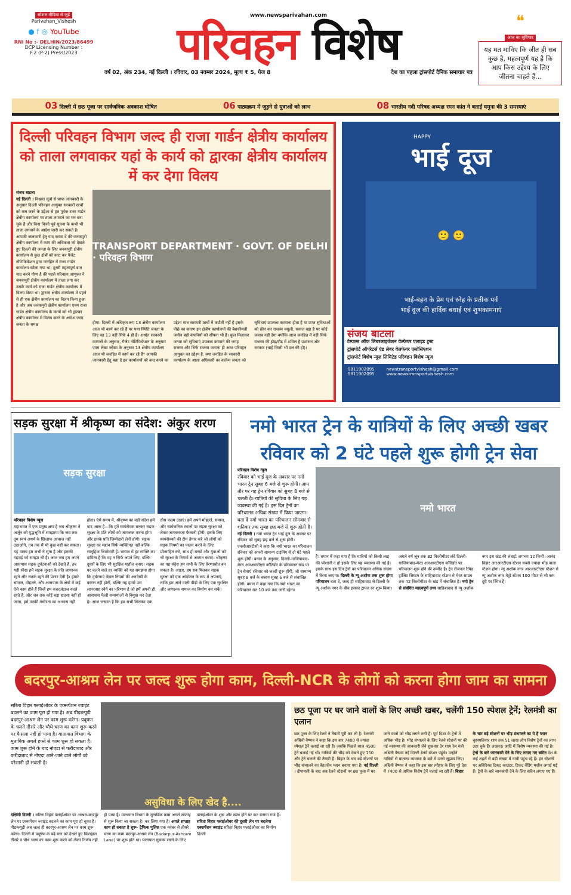सोशल मीडिया से जुड़ें
Parivehan_Vishesh
● f ◎ YouTube
RNI No :- DELHIN/2023/86499
DCP Licensing Number :
F.2 (P-2) Press/2023
www.newsparivahan.com
परिवहन विशेष
वर्ष 02, अंक 234, नई दिल्ली । रविवार, 03 नवम्बर 2024, मूल्य ₹ 5, पेज 8 देश का पहला ट्रांसपोर्ट दैनिक समाचार पत्र
❝
आज का सुविचार
यह मत मानिए कि जीत ही सब कुछ है, महत्वपूर्ण यह है कि आप किस उद्देश्य के लिए जीतना चाहते हैं...
03 दिल्ली में छठ पूजा पर सार्वजनिक अवकाश घोषित 06 पाठ्यक्रम में जुड़ने से युवाओं को लाभ 08 भारतीय नदी परिषद अध्यक्ष रमन कांत ने बताईं यमुना की 3 समस्याएं
दिल्ली परिवहन विभाग जल्द ही राजा गार्डन क्षेत्रीय कार्यालय को ताला लगवाकर यहां के कार्य को द्वारका क्षेत्रीय कार्यालय में कर देगा विलय
संजय बाटला
नई दिल्ली । विश्वस्त सूत्रों से प्राप्त जानकारी के अनुसार दिल्ली परिवहन आयुक्त सरकारी खर्चों को कम करने के उद्देश्य से हठ पूर्वक राजा गार्डन क्षेत्रीय कार्यालय पर ताला लगवाने का मन बना चुके हैं और बिना किसी पूर्व सूचना के कभी भी ताला लगवाने के आदेश जारी कर सकते है। आपकी जानकारी हेतु याद करवा दें की जनकपुरी क्षेत्रीय कार्यालय में काम की अधिकता को देखते हुए दिल्ली की जनता के लिए जनकपुरी क्षेत्रीय कार्यालय से कुछ क्षेत्रों को काट कर गैजेट नोटिफिकेशन द्वारा जनहित में राजा गार्डन कार्यालय खोला गया था। दूसरी महत्वपूर्ण बात याद करने योग्य है की पहले परिवहन आयुक्त ने जनकपुरी क्षेत्रीय कार्यालय में ताला लगा कर उसके कार्य को राजा गार्डन क्षेत्रीय कार्यालय में विलय किया था। द्वारका क्षेत्रीय कार्यालय में पहले से ही एक क्षेत्रीय कार्यालय का विलय किया हुआ है और अब जनकपुरी क्षेत्रीय कार्यालय एवम राजा गार्डन क्षेत्रीय कार्यालय के कार्यों को भी द्वारका क्षेत्रीय कार्यालय में विलय करने के आदेश जल्द जनता के समक्ष
TRANSPORT DEPARTMENT · GOVT. OF DELHI · परिवहन विभाग
होगा। दिल्ली में अधिकृत रूप 13 क्षेत्रीय कार्यालय आज भी कार्य कर रहे हैं पर यथा स्थिति जनता के लिए वह 13 नहीं सिर्फ 4 ही है। अर्थात सरकारी कागजों के अनुसार, गैजेट नोटिफिकेशन के अनुसार एवम लेखा जोखा के अनुसार 13 क्षेत्रीय कार्यालय आज भी जनहित में कार्य कर रहे हैं* आपकी जानकारी हेतु बता दे इन कार्यालयों को बन्द करने का उद्देश्य मात्र सरकारी खर्चों में कटौती नहीं है इसके पीछे का कारण इन क्षेत्रीय कार्यालयों की बेशकीमती जमीन बड़ी कंपनियों को सौंपना भी है। कुल मिलाकर जनता को सुविधाएं उपलब्ध करवाने की जगह राजस्व और सिर्फ राजस्व कमाना ही आज परिवहन आयुक्त का उद्देश्य है. क्या जनहित के सरकारी कार्यालय के आला अधिकारी का कर्तव्य जनता को सुविधाएं उपलब्ध करवाना होता है या प्राप्त सुविधाओं को छीन कर राजस्व वसूली, सवाल बड़ा है पर कोई जवाब नहीं देगा क्योंकि आज जनहित में नहीं सिर्फ राजस्व की होड़/दौड़ में शमिल है प्रशासन और सरकार (चाहे किसी भी दल की हो)।
HAPPY
भाई दूज
🙂 🙂
भाई-बहन के प्रेम एवं स्नेह के प्रतीक पर्व
भाई दूज की हार्दिक बधाई एवं शुभकामनाएं
संजय बाटला
टेम्पल्स ऑफ लिबरलाइजेशन वेल्फेयर एलाइड ट्रस्ट
ट्रांसपोर्ट ऑपरेटर्स एंड लेबर वेलफेयर एसोसिएशन
ट्रांसपोर्ट विशेष न्यूज़ लिमिटेड परिवहन विशेष न्यूज
9811902095
9811902095 newstransportvishesh@gmail.com
www.newstransportvishesh.com
सड़क सुरक्षा में श्रीकृष्ण का संदेश: अंकुर शरण
सड़क सुरक्षा
परिवहन विशेष न्यूज
महाभारत में एक प्रमुख क्षण है जब श्रीकृष्ण ने अर्जुन को युद्धभूमि में समझाया कि जब तक तुम स्वयं अधर्म के खिलाफ आवाज नहीं उठाओगे, तब तक मैं भी कुछ नहीं कर सकता। यह वाक्य हम सभी ने सुना है और इसकी गहराई को समझा भी है। आज जब हम अपने आसपास सड़क दुर्घटनाओं को देखते हैं, तब यही सीख हमें सड़क सुरक्षा के प्रति जागरूक रहने और सतर्क रहने की प्रेरणा देती है। हमारे समाज, मोहल्ले, और आसपास के क्षेत्रों में कई ऐसे काम होते हैं जिन्हें हम नजरअंदाज करते रहते हैं, और जब तक कोई बड़ा हादसा नहीं हो जाता, हमें उनकी गंभीरता का आभास नहीं होता। ऐसे समय में, श्रीकृष्ण का वही संदेश हमें याद आता है—कि हमें स्वयंसेवक बनकर सड़क सुरक्षा के प्रति लोगों को जागरूक करना होगा और इसके प्रति जिम्मेदारी लेनी होगी। सड़क सुरक्षा का महत्व सिर्फ व्यक्तिगत नहीं बल्कि सामूहिक जिम्मेदारी है। समाज में हर व्यक्ति का दायित्व है कि वह न सिर्फ अपने लिए, बल्कि दूसरों के लिए भी सुरक्षित माहौल बनाए। सड़क पर चलने वाले हर व्यक्ति को यह समझना होगा कि दुर्घटनाएं केवल नियमों की अनदेखी के कारण नहीं होतीं, बल्कि यह हमारे उस लापरवाह रवैये का परिणाम है जो हमें अपनी ही आसपास फैली समस्याओं से विमुख कर देता है। आज जरूरत है कि हम सभी मिलकर एक ठोस कदम उठाएं। हमें अपने मोहल्ले, समाज, और सार्वजनिक स्थानों पर सड़क सुरक्षा को लेकर जागरूकता फैलानी होगी। इसके लिए स्वयंसेवकों की टीम तैयार करें जो लोगों को सड़क नियमों का पालन करने के लिए प्रोत्साहित करे, साथ ही बच्चों और युवाओं को भी सुरक्षा के नियमों से अवगत कराएं। श्रीकृष्ण का यह संदेश हम सभी के लिए प्रेरणास्रोत बन सकता है। आइए, हम सब मिलकर सड़क सुरक्षा को एक आंदोलन के रूप में अपनाएं, ताकि हम आने वाली पीढ़ी के लिए एक सुरक्षित और जागरूक समाज का निर्माण कर सकें।
नमो भारत ट्रेन के यात्रियों के लिए अच्छी खबर
रविवार को 2 घंटे पहले शुरू होगी ट्रेन सेवा
परिवहन विशेष न्यूज
रविवार को भाई दूज के अवसर पर नमो भारत ट्रेन सुबह 6 बजे से शुरू होगी। आम तौर पर यह ट्रेन रविवार को सुबह 8 बजे से चलती है। यात्रियों की सुविधा के लिए यह व्यवस्था की गई है। इस दिन ट्रेनों का परिचालन अधिक संख्या में किया जाएगा। बता दें नमो भारत का परिचालन सोमवार से शनिवार तक सुबह छह बजे से शुरू होती है।
नई दिल्ली । नमो भारत ट्रेन भाई दूज के अवसर पर रविवार को सुबह छह बजे से शुरू होगी। एनसीआरटीसी ने कहा कि नमो भारत का परिचालन रविवार को अपनी सामान्य टाइमिंग से दो घंटे पहले शुरू होगी। बयान के अनुसार, दिल्ली-गाजियाबाद-मेरठ आरआरटीएस कॉरिडोर के परिचालन खंड पर ट्रेन सेवाएं रविवार को जल्दी शुरू होंगी, जो सामान्य सुबह 8 बजे के बजाय सुबह 6 बजे से संचालित होंगी। बयान में कहा गया कि नमो भारत का परिचालन रात 10 बजे तक जारी रहेगा।
नमो भारत
है। बयान में कहा गया है कि यात्रियों को किसी तरह की परेशानी न हो इसके लिए यह व्यवस्था की गई है। इसके साथ इस दिन ट्रेनों का परिचालन अधिक संख्या में किया जाएगा। दिल्ली के न्यू अशोक तक शुरू होगा परिचालन बता दें, जल्द ही साहिबाबाद से दिल्ली के न्यू अशोक नगर के बीच इसका ट्रायल रन शुरू किया। अगले वर्ष जून तक 82 किलोमीटर लंबे दिल्ली-गाजियाबाद-मेरठ आरआरटीएस कॉरिडोर पर परिचालन शुरू होने की उम्मीद है। ट्रेन रीजनल रैपिड ट्रांजिट सिस्टम के साहिबाबाद स्टेशन से मेरठ साउथ तक 42 किलोमीटर के खंड में संचालित है। नमो ट्रेन से संबंधित महत्वपूर्ण तथ्य साहिबाबाद से न्यू अशोक नगर इस खंड की लंबाई: लगभग 12 किमी। आनंद विहार आरआरटीएस स्टेशन सबसे ज्यादा भीड़ वाला स्टेशन होगा। न्यू अशोक नगर आरआरटीएस स्टेशन से न्यू अशोक नगर मेट्रो स्टेशन 100 मीटर से भी कम दूरी पर स्थित है।
बदरपुर-आश्रम लेन पर जल्द शुरू होगा काम, दिल्ली-NCR के लोगों को करना होगा जाम का सामना
सरिता विहार फ्लाईओवर के एक्सपेंशन ज्वाइंट बदलने का काम पूरा हो गया है। अब पीडब्ल्यूडी बदरपुर-आश्रम लेन पर काम शुरू करेगा। प्रदूषण के चलते तीसरे और चौथे चरण का काम शुरू करने पर फैसला नहीं हो पाया है। यातायात विभाग के मुताबिक अगले हफ्ते से काम शुरू हो सकता है। काम शुरू होने के बाद नोएडा से फरीदाबाद और फरीदाबाद से नोएडा आने-जाने वाले लोगों को परेशानी हो सकती है।
असुविधा के लिए खेद है....
दक्षिणी दिल्ली । सरिता विहार फ्लाईओवर पर आश्रम-बदरपुर लेन पर एक्सपेंशन ज्वाइंट बदलने का काम पूरा हो चुका है। पीडब्ल्यूडी अब जल्द ही बदरपुर-आश्रम लेन पर काम शुरू करेगा। दिल्ली में प्रदूषण के बढ़े स्तर को देखते हुए फिलहाल तीसरे व चौथे चरण का काम शुरू करने को लेकर निर्णय नहीं हो पाया है। यातायात विभाग के मुताबिक काम अगले सप्ताह से शुरू किया जा सकता है। कर लिया गया है। अगले सप्ताह काम हो सकता है शुरू- ट्रैफिक पुलिस एक नवंबर से तीसरे चरण का काम बदरपुर-आश्रम लेन (Badarpur-Ashram Lane) पर शुरू होने था। यातायात सुचारू रखने के लिए फ्लाईओवर के शुरू और खत्म होने पर कट बनाया गया है। सरिता विहार फ्लाईओवर की दूसरी लेन पर बदलेगा एक्सपेंशन ज्वाइंट सरिता विहार फ्लाईओवर का निर्माण दिल्ली
छठ पूजा पर घर जाने वालों के लिए अच्छी खबर, चलेंगी 150 स्पेशल ट्रेनें; रेलमंत्री का एलान
छठ पूजा के लिए रेलवे ने तैयारी पूरी कर ली है। रेलमंत्री अश्विनी वैष्णव ने कहा कि इस बार 7400 से ज्यादा स्पेशल ट्रेनें चलाई जा रही हैं। जबकि पिछले साल 4500 ट्रेनें चलाई गई थीं। यात्रियों की भीड़ को देखते हुए 150 और ट्रेनें चलाने की तैयारी है। बिहार के चार बड़े स्टेशनों पर भीड़ संभालने का बेहतरीन प्लान बनाया गया है। नई दिल्ली । दीपावली के बाद अब रेलवे स्टेशनों पर छठ पूजा में घर जाने वालों को भीड़ लगने लगी है। पूर्व दिशा के ट्रेनों में अधिक भीड़ है। भीड़ संभालने के लिए रेलवे स्टेशनों पर की गई व्यवस्था की जानकारी लेने शुक्रवार देर शाम रेल मंत्री अश्विनी वैष्णव नई दिल्ली रेलवे स्टेशन पहुंचे। उन्होंने यात्रियों से बातकर व्यवस्था के बारे में उनसे सुझाव लिए। अश्विनी वैष्णव ने कहा कि इस बार त्योहार के लिए पूरे देश में 7400 से अधिक विशेष ट्रेनें चलाई जा रही हैं। बिहार के चार बड़े स्टेशनों पर भीड़ संभालने का ये है प्लान बृहस्पतिवार शाम तक 51 लाख लोग विशेष ट्रेनों का लाभ उठा चुके हैं। लखनऊ आदि में विशेष व्यवस्था की गई है। ट्रेनों के बारे जानकारी देने के लिए लगाए गए स्क्रीन देश के कई शहरों से बड़ी संख्या में यात्री पहुंच रहे हैं। इन स्टेशनों पर अतिरिक्त टिकट काउंटर, टिकट वेंडिंग मशीन लगाई गई हैं। ट्रेनों के बारे जानकारी देने के लिए स्क्रीन लगाए गए हैं।